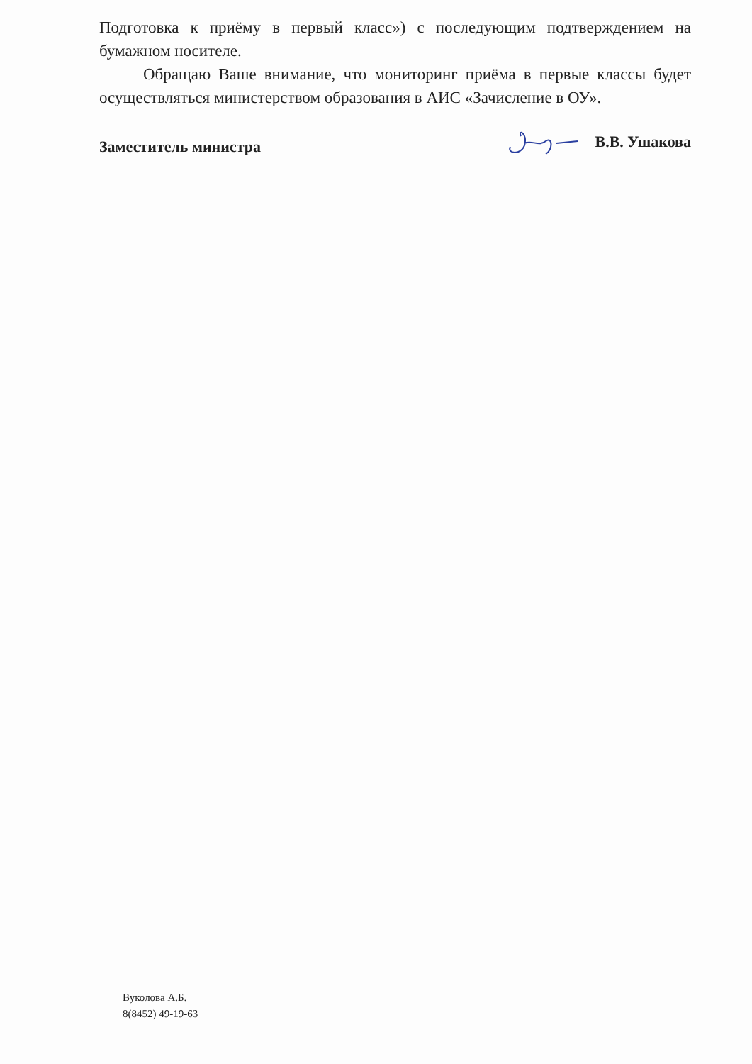Подготовка к приёму в первый класс») с последующим подтверждением на бумажном носителе.
Обращаю Ваше внимание, что мониторинг приёма в первые классы будет осуществляться министерством образования в АИС «Зачисление в ОУ».
Заместитель министра В.В. Ушакова
Вуколова А.Б.
8(8452) 49-19-63